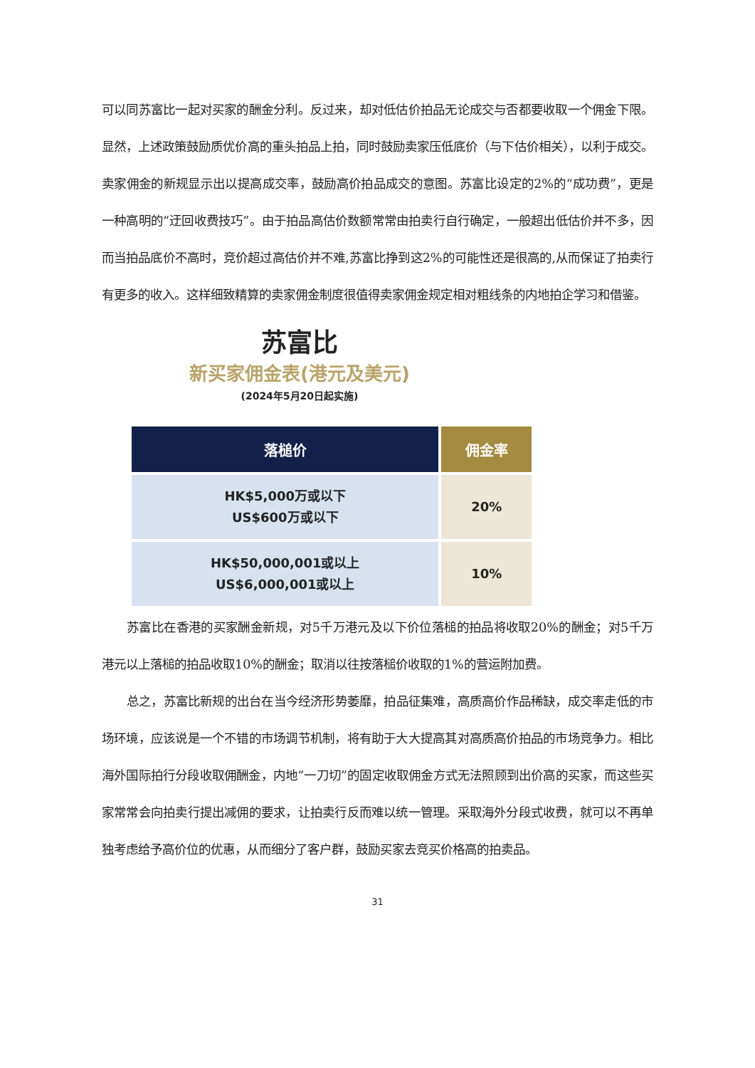可以同苏富比一起对买家的酬金分利。反过来，却对低估价拍品无论成交与否都要收取一个佣金下限。显然，上述政策鼓励质优价高的重头拍品上拍，同时鼓励卖家压低底价（与下估价相关），以利于成交。卖家佣金的新规显示出以提高成交率，鼓励高价拍品成交的意图。苏富比设定的2%的“成功费”，更是一种高明的“迂回收费技巧”。由于拍品高估价数额常常由拍卖行自行确定，一般超出低估价并不多，因而当拍品底价不高时，竞价超过高估价并不难,苏富比挣到这2%的可能性还是很高的,从而保证了拍卖行有更多的收入。这样细致精算的卖家佣金制度很值得卖家佣金规定相对粗线条的内地拍企学习和借鉴。
苏富比
新买家佣金表(港元及美元)
(2024年5月20日起实施)
| 落槌价 | 佣金率 |
| --- | --- |
| HK$5,000万或以下 US$600万或以下 | 20% |
| HK$50,000,001或以上 US$6,000,001或以上 | 10% |
苏富比在香港的买家酬金新规，对5千万港元及以下价位落槌的拍品将收取20%的酬金；对5千万港元以上落槌的拍品收取10%的酬金；取消以往按落槌价收取的1%的营运附加费。
总之，苏富比新规的出台在当今经济形势萎靡，拍品征集难，高质高价作品稀缺，成交率走低的市场环境，应该说是一个不错的市场调节机制，将有助于大大提高其对高质高价拍品的市场竞争力。相比海外国际拍行分段收取佣酬金，内地“一刀切”的固定收取佣金方式无法照顾到出价高的买家，而这些买家常常会向拍卖行提出减佣的要求，让拍卖行反而难以统一管理。采取海外分段式收费，就可以不再单独考虑给予高价位的优惠，从而细分了客户群，鼓励买家去竞买价格高的拍卖品。
31